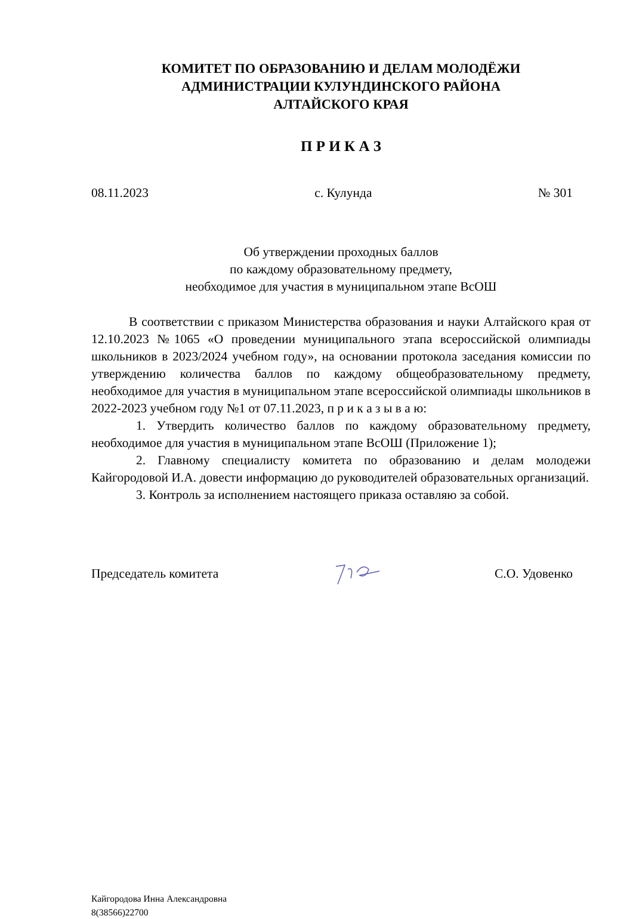КОМИТЕТ ПО ОБРАЗОВАНИЮ И ДЕЛАМ МОЛОДЁЖИ
АДМИНИСТРАЦИИ КУЛУНДИНСКОГО РАЙОНА
АЛТАЙСКОГО КРАЯ
П Р И К А З
08.11.2023 с. Кулунда № 301
Об утверждении проходных баллов
по каждому образовательному предмету,
необходимое для участия в муниципальном этапе ВсОШ
В соответствии с приказом Министерства образования и науки Алтайского края от 12.10.2023 №1065 «О проведении муниципального этапа всероссийской олимпиады школьников в 2023/2024 учебном году», на основании протокола заседания комиссии по утверждению количества баллов по каждому общеобразовательному предмету, необходимое для участия в муниципальном этапе всероссийской олимпиады школьников в 2022-2023 учебном году №1 от 07.11.2023, п р и к а з ы в а ю:
1. Утвердить количество баллов по каждому образовательному предмету, необходимое для участия в муниципальном этапе ВсОШ (Приложение 1);
2. Главному специалисту комитета по образованию и делам молодежи Кайгородовой И.А. довести информацию до руководителей образовательных организаций.
3. Контроль за исполнением настоящего приказа оставляю за собой.
Председатель комитета С.О. Удовенко
Кайгородова Инна Александровна
8(38566)22700